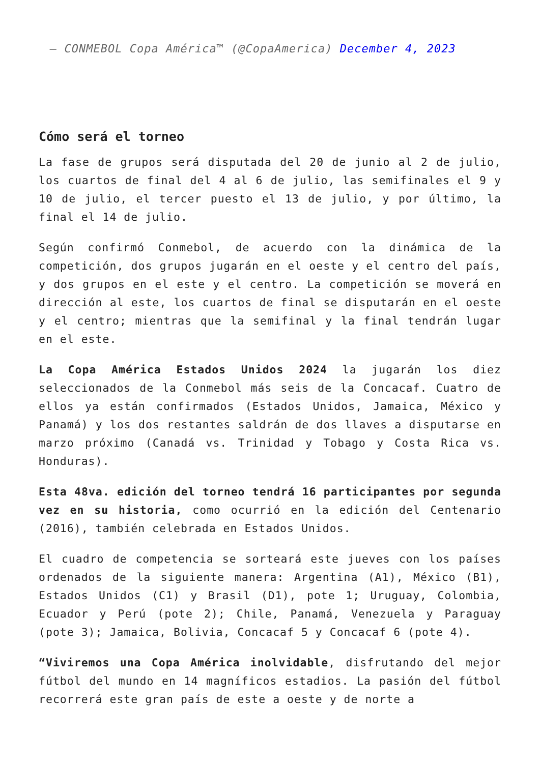— CONMEBOL Copa América™ (@CopaAmerica) December 4, 2023
Cómo será el torneo
La fase de grupos será disputada del 20 de junio al 2 de julio, los cuartos de final del 4 al 6 de julio, las semifinales el 9 y 10 de julio, el tercer puesto el 13 de julio, y por último, la final el 14 de julio.
Según confirmó Conmebol, de acuerdo con la dinámica de la competición, dos grupos jugarán en el oeste y el centro del país, y dos grupos en el este y el centro. La competición se moverá en dirección al este, los cuartos de final se disputarán en el oeste y el centro; mientras que la semifinal y la final tendrán lugar en el este.
La Copa América Estados Unidos 2024 la jugarán los diez seleccionados de la Conmebol más seis de la Concacaf. Cuatro de ellos ya están confirmados (Estados Unidos, Jamaica, México y Panamá) y los dos restantes saldrán de dos llaves a disputarse en marzo próximo (Canadá vs. Trinidad y Tobago y Costa Rica vs. Honduras).
Esta 48va. edición del torneo tendrá 16 participantes por segunda vez en su historia, como ocurrió en la edición del Centenario (2016), también celebrada en Estados Unidos.
El cuadro de competencia se sorteará este jueves con los países ordenados de la siguiente manera: Argentina (A1), México (B1), Estados Unidos (C1) y Brasil (D1), pote 1; Uruguay, Colombia, Ecuador y Perú (pote 2); Chile, Panamá, Venezuela y Paraguay (pote 3); Jamaica, Bolivia, Concacaf 5 y Concacaf 6 (pote 4).
“Viviremos una Copa América inolvidable, disfrutando del mejor fútbol del mundo en 14 magníficos estadios. La pasión del fútbol recorrerá este gran país de este a oeste y de norte a